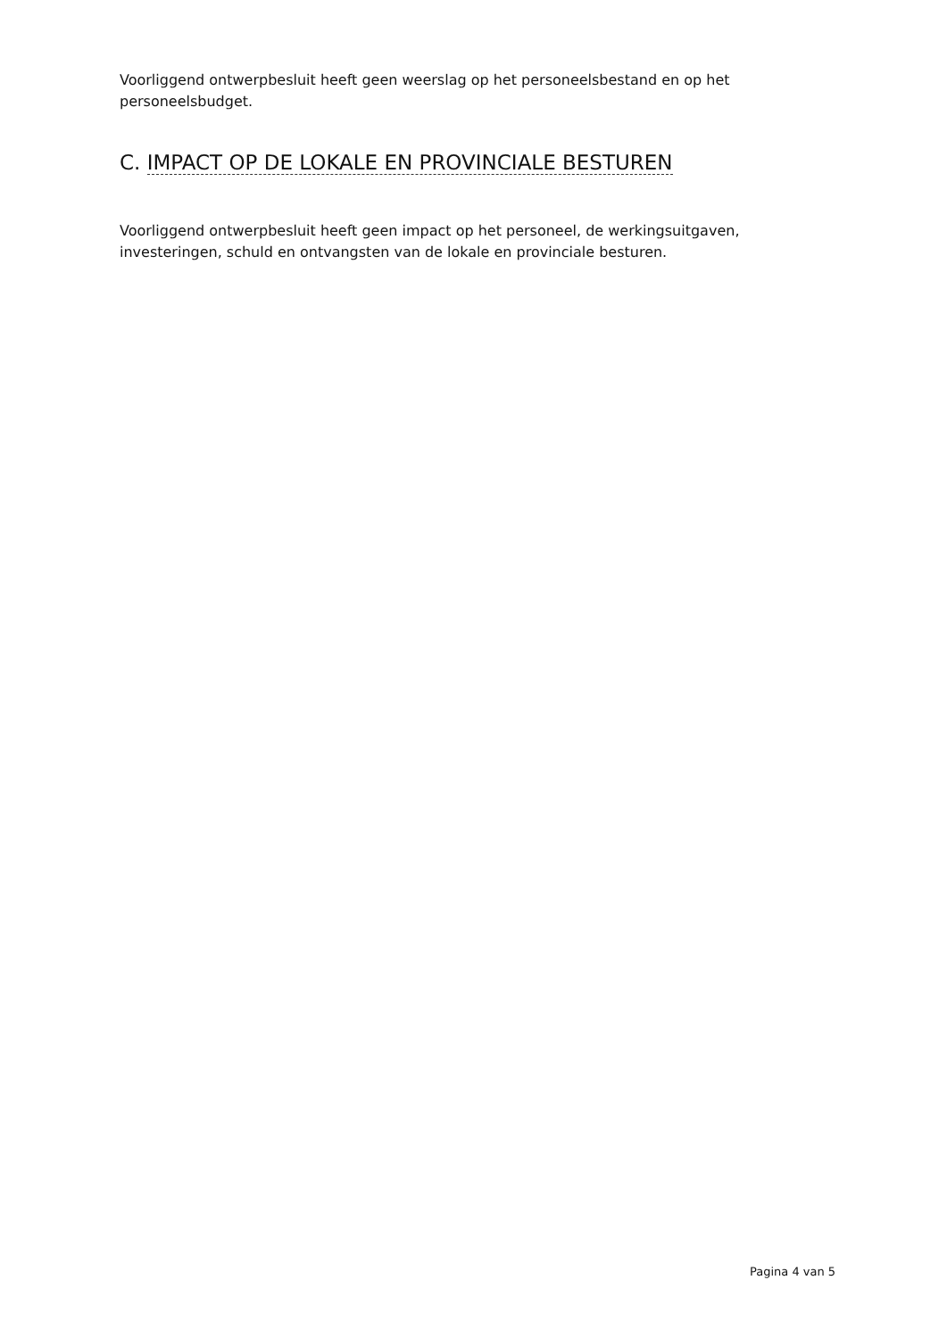Voorliggend ontwerpbesluit heeft geen weerslag op het personeelsbestand en op het personeelsbudget.
C. IMPACT OP DE LOKALE EN PROVINCIALE BESTUREN
Voorliggend ontwerpbesluit heeft geen impact op het personeel, de werkingsuitgaven, investeringen, schuld en ontvangsten van de lokale en provinciale besturen.
Pagina 4 van 5